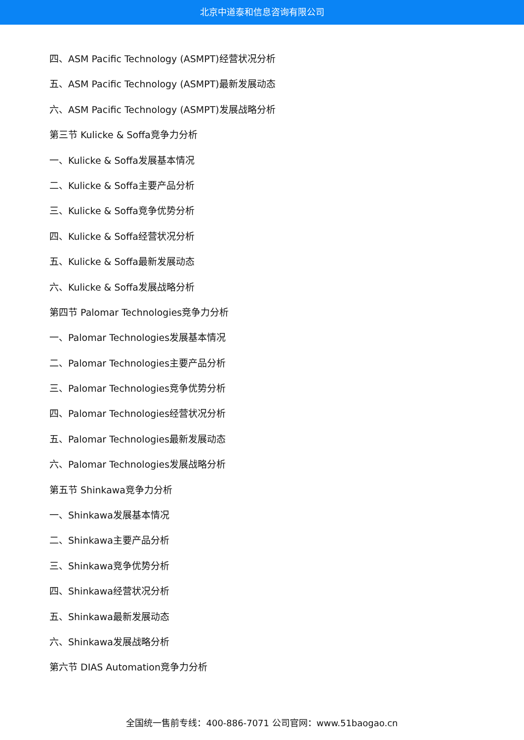北京中道泰和信息咨询有限公司
四、ASM Pacific Technology (ASMPT)经营状况分析
五、ASM Pacific Technology (ASMPT)最新发展动态
六、ASM Pacific Technology (ASMPT)发展战略分析
第三节 Kulicke & Soffa竞争力分析
一、Kulicke & Soffa发展基本情况
二、Kulicke & Soffa主要产品分析
三、Kulicke & Soffa竞争优势分析
四、Kulicke & Soffa经营状况分析
五、Kulicke & Soffa最新发展动态
六、Kulicke & Soffa发展战略分析
第四节 Palomar Technologies竞争力分析
一、Palomar Technologies发展基本情况
二、Palomar Technologies主要产品分析
三、Palomar Technologies竞争优势分析
四、Palomar Technologies经营状况分析
五、Palomar Technologies最新发展动态
六、Palomar Technologies发展战略分析
第五节 Shinkawa竞争力分析
一、Shinkawa发展基本情况
二、Shinkawa主要产品分析
三、Shinkawa竞争优势分析
四、Shinkawa经营状况分析
五、Shinkawa最新发展动态
六、Shinkawa发展战略分析
第六节 DIAS Automation竞争力分析
全国统一售前专线：400-886-7071 公司官网：www.51baogao.cn